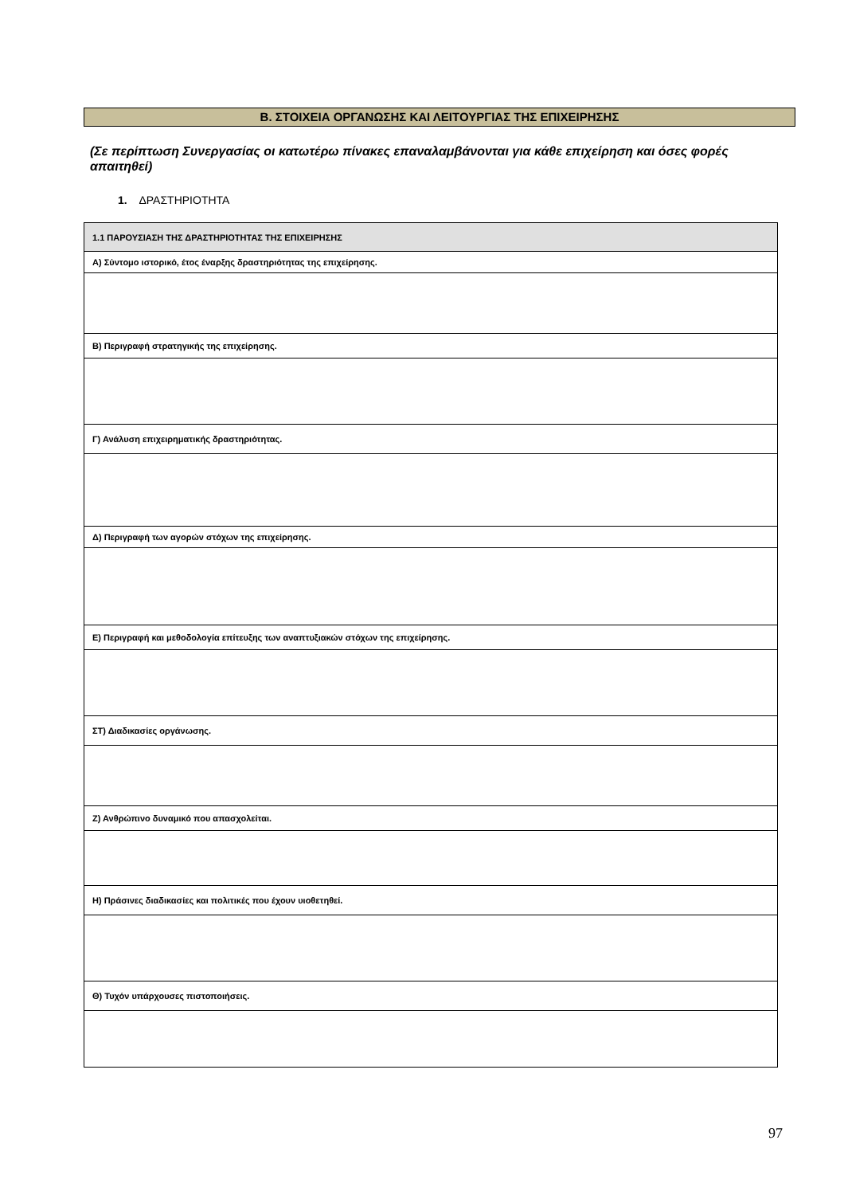Β. ΣΤΟΙΧΕΙΑ ΟΡΓΑΝΩΣΗΣ ΚΑΙ ΛΕΙΤΟΥΡΓΙΑΣ ΤΗΣ ΕΠΙΧΕΙΡΗΣΗΣ
(Σε περίπτωση Συνεργασίας οι κατωτέρω πίνακες επαναλαμβάνονται για κάθε επιχείρηση και όσες φορές απαιτηθεί)
1. ΔΡΑΣΤΗΡΙΟΤΗΤΑ
| 1.1 ΠΑΡΟΥΣΙΑΣΗ ΤΗΣ ΔΡΑΣΤΗΡΙΟΤΗΤΑΣ ΤΗΣ ΕΠΙΧΕΙΡΗΣΗΣ |
| Α) Σύντομο ιστορικό, έτος έναρξης δραστηριότητας της επιχείρησης. |
| Β) Περιγραφή στρατηγικής της επιχείρησης. |
| Γ) Ανάλυση επιχειρηματικής δραστηριότητας. |
| Δ) Περιγραφή των αγορών στόχων της επιχείρησης. |
| Ε) Περιγραφή και μεθοδολογία επίτευξης των αναπτυξιακών στόχων της επιχείρησης. |
| ΣΤ) Διαδικασίες οργάνωσης. |
| Ζ) Ανθρώπινο δυναμικό που απασχολείται. |
| Η) Πράσινες διαδικασίες και πολιτικές που έχουν υιοθετηθεί. |
| Θ) Τυχόν υπάρχουσες πιστοποιήσεις. |
97